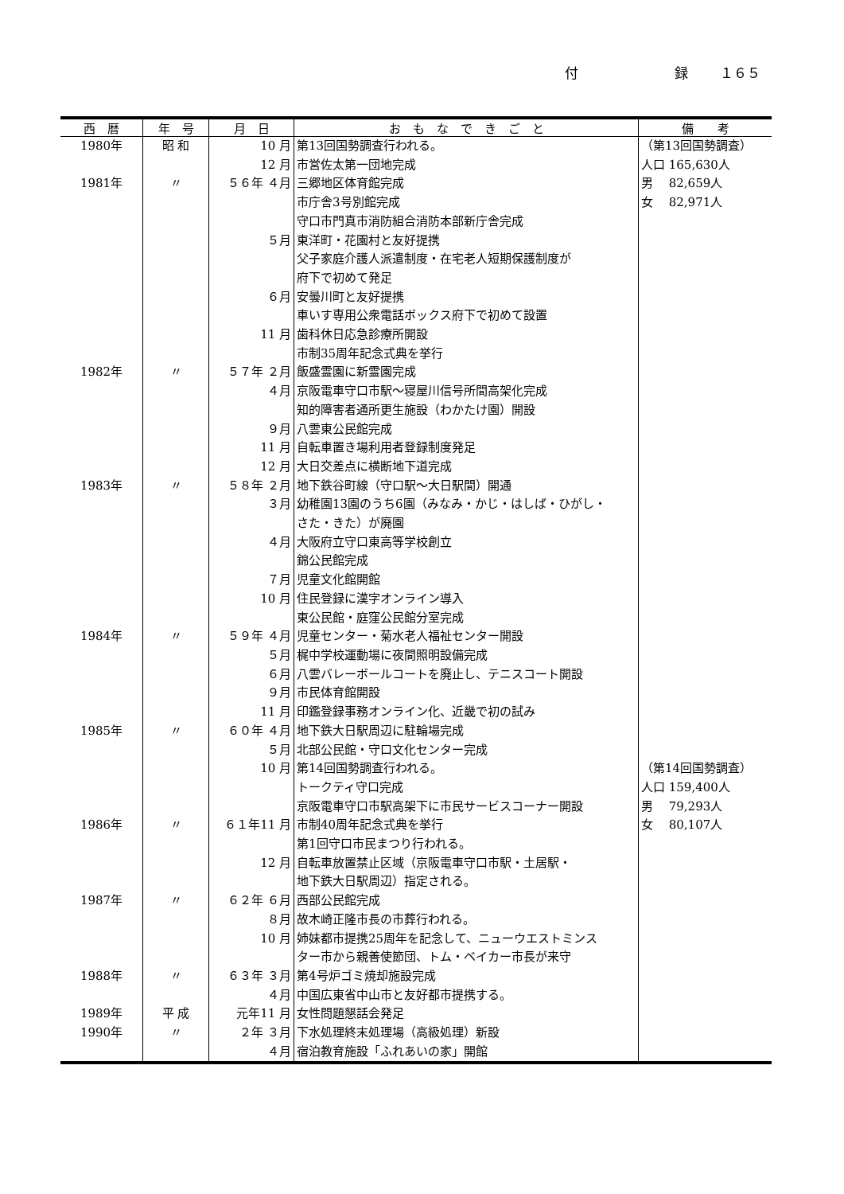付 録 １６５
| 西 暦 | 年 号 | 月 日 | お も な で き ご と | 備 考 |
| --- | --- | --- | --- | --- |
| 1980年 | 昭 和 | 10 月 | 第13回国勢調査行われる。 | （第13回国勢調査） |
| | | 12 月 | 市営佐太第一団地完成 | 人口 165,630人 |
| 1981年 | 〃 | ５６年 ４月 | 三郷地区体育館完成 | 男 82,659人 |
| | | | 市庁舎3号別館完成 | 女 82,971人 |
| | | | 守口市門真市消防組合消防本部新庁舎完成 | |
| | | ５月 | 東洋町・花園村と友好提携 | |
| | | | 父子家庭介護人派遣制度・在宅老人短期保護制度が | |
| | | | 府下で初めて発足 | |
| | | ６月 | 安曇川町と友好提携 | |
| | | | 車いす専用公衆電話ボックス府下で初めて設置 | |
| | | 11 月 | 歯科休日応急診療所開設 | |
| | | | 市制35周年記念式典を挙行 | |
| 1982年 | 〃 | ５７年 ２月 | 飯盛霊園に新霊園完成 | |
| | | ４月 | 京阪電車守口市駅～寝屋川信号所間高架化完成 | |
| | | | 知的障害者通所更生施設（わかたけ園）開設 | |
| | | ９月 | 八雲東公民館完成 | |
| | | 11 月 | 自転車置き場利用者登録制度発足 | |
| | | 12 月 | 大日交差点に横断地下道完成 | |
| 1983年 | 〃 | ５８年 ２月 | 地下鉄谷町線（守口駅～大日駅間）開通 | |
| | | ３月 | 幼稚園13園のうち6園（みなみ・かじ・はしば・ひがし・ | |
| | | | さた・きた）が廃園 | |
| | | ４月 | 大阪府立守口東高等学校創立 | |
| | | | 錦公民館完成 | |
| | | ７月 | 児童文化館開館 | |
| | | 10 月 | 住民登録に漢字オンライン導入 | |
| | | | 東公民館・庭窪公民館分室完成 | |
| 1984年 | 〃 | ５９年 ４月 | 児童センター・菊水老人福祉センター開設 | |
| | | ５月 | 梶中学校運動場に夜間照明設備完成 | |
| | | ６月 | 八雲バレーボールコートを廃止し、テニスコート開設 | |
| | | ９月 | 市民体育館開設 | |
| | | 11 月 | 印鑑登録事務オンライン化、近畿で初の試み | |
| 1985年 | 〃 | ６０年 ４月 | 地下鉄大日駅周辺に駐輪場完成 | |
| | | ５月 | 北部公民館・守口文化センター完成 | |
| | | 10 月 | 第14回国勢調査行われる。 | （第14回国勢調査） |
| | | | トークティ守口完成 | 人口 159,400人 |
| | | | 京阪電車守口市駅高架下に市民サービスコーナー開設 | 男 79,293人 |
| 1986年 | 〃 | ６１年11 月 | 市制40周年記念式典を挙行 | 女 80,107人 |
| | | | 第1回守口市民まつり行われる。 | |
| | | 12 月 | 自転車放置禁止区域（京阪電車守口市駅・土居駅・ | |
| | | | 地下鉄大日駅周辺）指定される。 | |
| 1987年 | 〃 | ６２年 ６月 | 西部公民館完成 | |
| | | ８月 | 故木崎正隆市長の市葬行われる。 | |
| | | 10 月 | 姉妹都市提携25周年を記念して、ニューウエストミンス | |
| | | | ター市から親善使節団、トム・ベイカー市長が来守 | |
| 1988年 | 〃 | ６３年 ３月 | 第4号炉ゴミ焼却施設完成 | |
| | | ４月 | 中国広東省中山市と友好都市提携する。 | |
| 1989年 | 平 成 | 元年11 月 | 女性問題懇話会発足 | |
| 1990年 | 〃 | ２年 ３月 | 下水処理終末処理場（高級処理）新設 | |
| | | ４月 | 宿泊教育施設「ふれあいの家」開館 | |